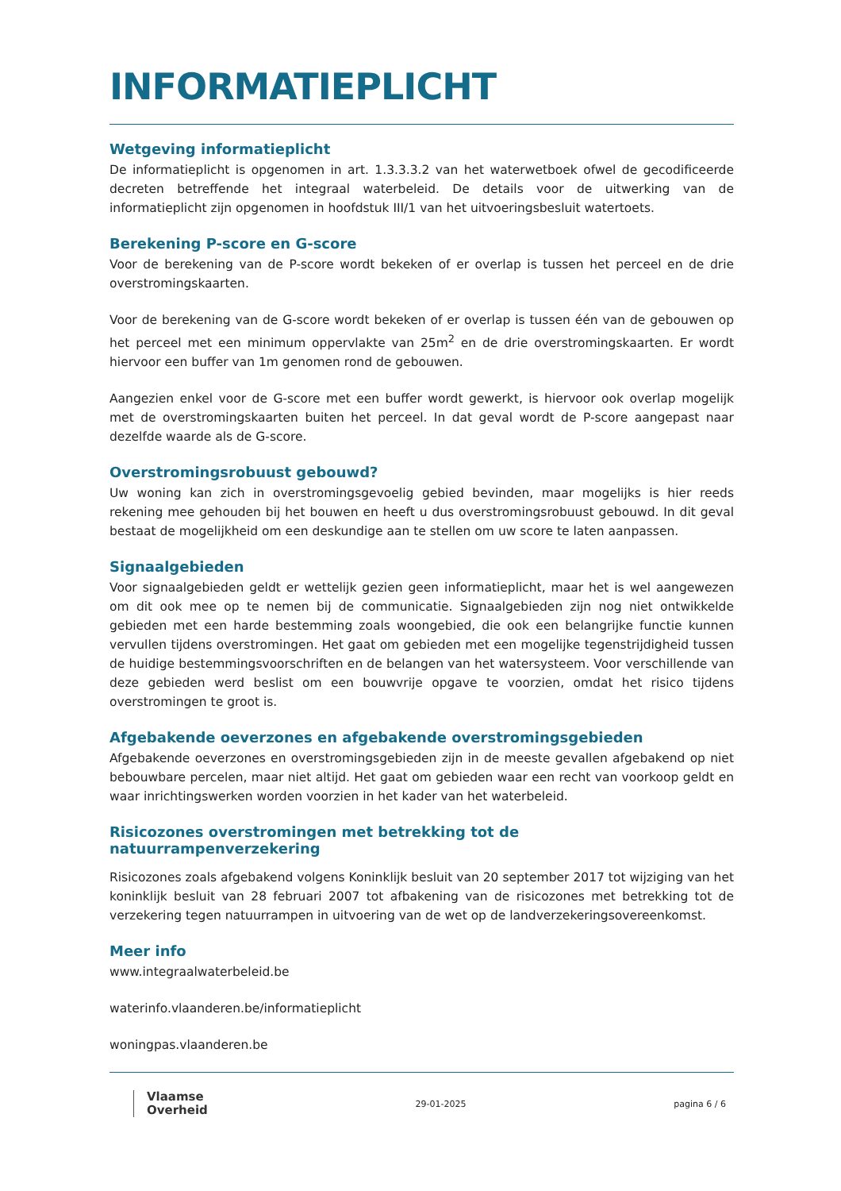INFORMATIEPLICHT
Wetgeving informatieplicht
De informatieplicht is opgenomen in art. 1.3.3.3.2 van het waterwetboek ofwel de gecodificeerde decreten betreffende het integraal waterbeleid. De details voor de uitwerking van de informatieplicht zijn opgenomen in hoofdstuk III/1 van het uitvoeringsbesluit watertoets.
Berekening P-score en G-score
Voor de berekening van de P-score wordt bekeken of er overlap is tussen het perceel en de drie overstromingskaarten.
Voor de berekening van de G-score wordt bekeken of er overlap is tussen één van de gebouwen op het perceel met een minimum oppervlakte van 25m<sup>2</sup> en de drie overstromingskaarten. Er wordt hiervoor een buffer van 1m genomen rond de gebouwen.
Aangezien enkel voor de G-score met een buffer wordt gewerkt, is hiervoor ook overlap mogelijk met de overstromingskaarten buiten het perceel. In dat geval wordt de P-score aangepast naar dezelfde waarde als de G-score.
Overstromingsrobuust gebouwd?
Uw woning kan zich in overstromingsgevoelig gebied bevinden, maar mogelijks is hier reeds rekening mee gehouden bij het bouwen en heeft u dus overstromingsrobuust gebouwd. In dit geval bestaat de mogelijkheid om een deskundige aan te stellen om uw score te laten aanpassen.
Signaalgebieden
Voor signaalgebieden geldt er wettelijk gezien geen informatieplicht, maar het is wel aangewezen om dit ook mee op te nemen bij de communicatie. Signaalgebieden zijn nog niet ontwikkelde gebieden met een harde bestemming zoals woongebied, die ook een belangrijke functie kunnen vervullen tijdens overstromingen. Het gaat om gebieden met een mogelijke tegenstrijdigheid tussen de huidige bestemmingsvoorschriften en de belangen van het watersysteem. Voor verschillende van deze gebieden werd beslist om een bouwvrije opgave te voorzien, omdat het risico tijdens overstromingen te groot is.
Afgebakende oeverzones en afgebakende overstromingsgebieden
Afgebakende oeverzones en overstromingsgebieden zijn in de meeste gevallen afgebakend op niet bebouwbare percelen, maar niet altijd. Het gaat om gebieden waar een recht van voorkoop geldt en waar inrichtingswerken worden voorzien in het kader van het waterbeleid.
Risicozones overstromingen met betrekking tot de natuurrampenverzekering
Risicozones zoals afgebakend volgens Koninklijk besluit van 20 september 2017 tot wijziging van het koninklijk besluit van 28 februari 2007 tot afbakening van de risicozones met betrekking tot de verzekering tegen natuurrampen in uitvoering van de wet op de landverzekeringsovereenkomst.
Meer info
www.integraalwaterbeleid.be
waterinfo.vlaanderen.be/informatieplicht
woningpas.vlaanderen.be
Vlaamse
Overheid
29-01-2025 pagina 6 / 6